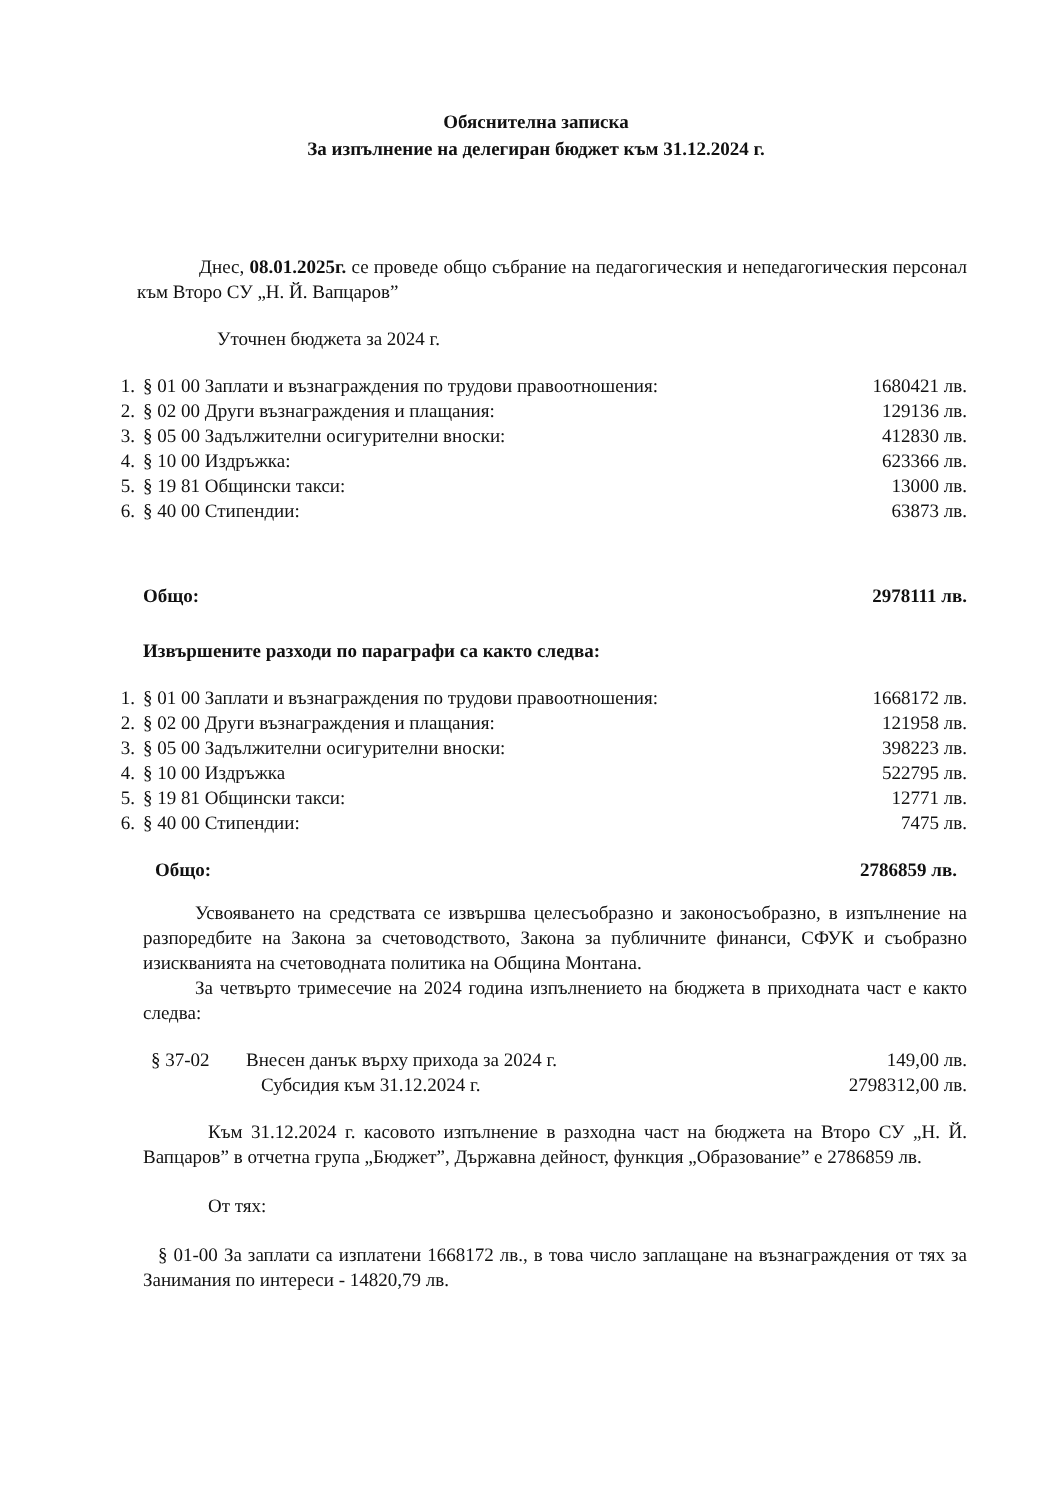Обяснителна записка
За изпълнение на делегиран бюджет към 31.12.2024 г.
Днес, 08.01.2025г. се проведе общо събрание на педагогическия и непедагогическия персонал към Второ СУ „Н. Й. Вапцаров”
Уточнен бюджета за 2024 г.
| 1. | § 01 00 Заплати и възнаграждения по трудови правоотношения: | 1680421 лв. |
| 2. | § 02 00 Други възнаграждения и плащания: | 129136 лв. |
| 3. | § 05 00 Задължителни осигурителни вноски: | 412830 лв. |
| 4. | § 10 00 Издръжка: | 623366 лв. |
| 5. | § 19 81 Общински такси: | 13000 лв. |
| 6. | § 40 00 Стипендии: | 63873 лв. |
| | Общо: | 2978111 лв. |
Извършените разходи по параграфи са както следва:
| 1. | § 01 00 Заплати и възнаграждения по трудови правоотношения: | 1668172 лв. |
| 2. | § 02 00 Други възнаграждения и плащания: | 121958 лв. |
| 3. | § 05 00 Задължителни осигурителни вноски: | 398223 лв. |
| 4. | § 10 00 Издръжка | 522795 лв. |
| 5. | § 19 81 Общински такси: | 12771 лв. |
| 6. | § 40 00 Стипендии: | 7475 лв. |
| | Общо: | 2786859 лв. |
Усвояването на средствата се извършва целесъобразно и законосъобразно, в изпълнение на разпоредбите на Закона за счетоводството, Закона за публичните финанси, СФУК и съобразно изискванията на счетоводната политика на Община Монтана.
За четвърто тримесечие на 2024 година изпълнението на бюджета в приходната част е както следва:
| § 37-02 | Внесен данък върху прихода за 2024 г. | 149,00 лв. |
| | Субсидия към 31.12.2024 г. | 2798312,00 лв. |
Към 31.12.2024 г. касовото изпълнение в разходна част на бюджета на Второ СУ „Н. Й. Вапцаров” в отчетна група „Бюджет”, Държавна дейност, функция „Образование” е 2786859 лв.
От тях:
§ 01-00 За заплати са изплатени 1668172 лв., в това число заплащане на възнаграждения от тях за Занимания по интереси - 14820,79 лв.